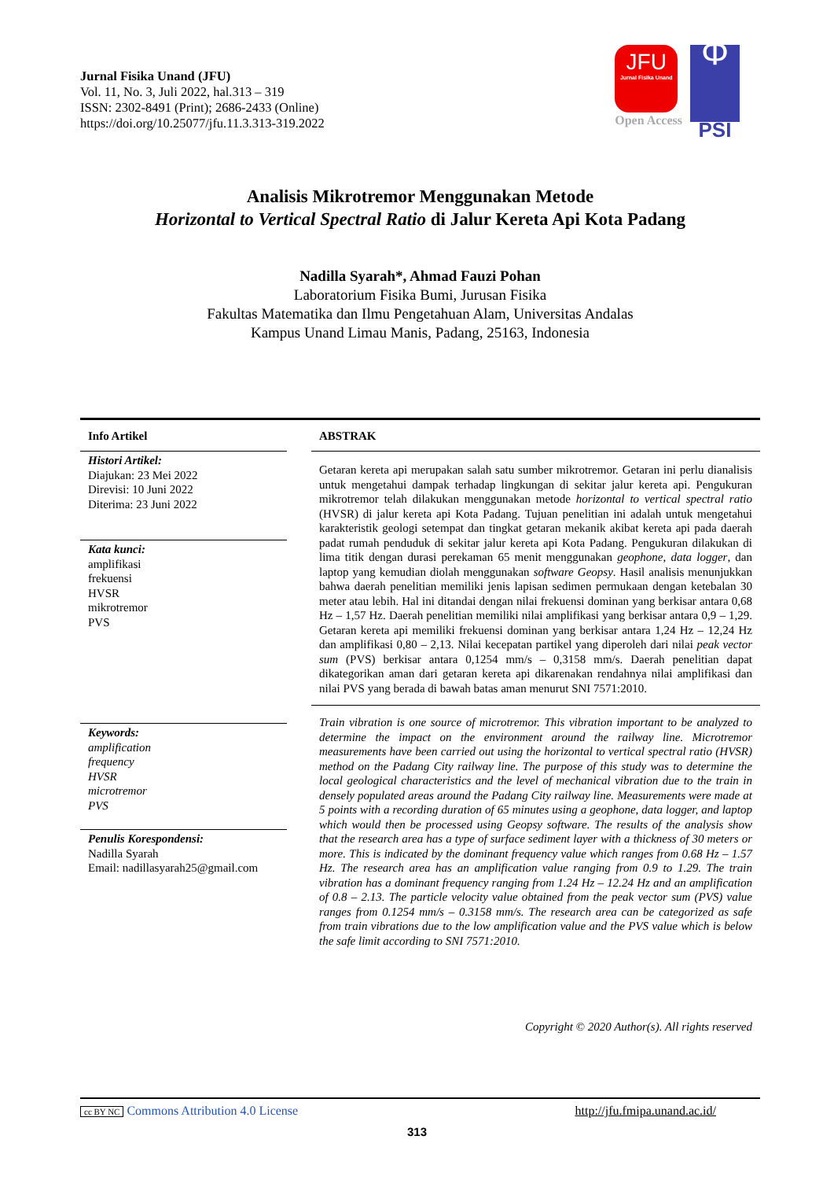Jurnal Fisika Unand (JFU)
Vol. 11, No. 3, Juli 2022, hal.313 – 319
ISSN: 2302-8491 (Print); 2686-2433 (Online)
https://doi.org/10.25077/jfu.11.3.313-319.2022
JFU
Jurnal Fisika Unand
Open Access
Φ
PSI
Analisis Mikrotremor Menggunakan Metode
Horizontal to Vertical Spectral Ratio di Jalur Kereta Api Kota Padang
Nadilla Syarah*, Ahmad Fauzi Pohan
Laboratorium Fisika Bumi, Jurusan Fisika
Fakultas Matematika dan Ilmu Pengetahuan Alam, Universitas Andalas
Kampus Unand Limau Manis, Padang, 25163, Indonesia
Info Artikel
Histori Artikel:
Diajukan: 23 Mei 2022
Direvisi: 10 Juni 2022
Diterima: 23 Juni 2022
Kata kunci:
amplifikasi
frekuensi
HVSR
mikrotremor
PVS
Keywords:
amplification
frequency
HVSR
microtremor
PVS
Penulis Korespondensi:
Nadilla Syarah
Email: nadillasyarah25@gmail.com
ABSTRAK
Getaran kereta api merupakan salah satu sumber mikrotremor. Getaran ini perlu dianalisis untuk mengetahui dampak terhadap lingkungan di sekitar jalur kereta api. Pengukuran mikrotremor telah dilakukan menggunakan metode horizontal to vertical spectral ratio (HVSR) di jalur kereta api Kota Padang. Tujuan penelitian ini adalah untuk mengetahui karakteristik geologi setempat dan tingkat getaran mekanik akibat kereta api pada daerah padat rumah penduduk di sekitar jalur kereta api Kota Padang. Pengukuran dilakukan di lima titik dengan durasi perekaman 65 menit menggunakan geophone, data logger, dan laptop yang kemudian diolah menggunakan software Geopsy. Hasil analisis menunjukkan bahwa daerah penelitian memiliki jenis lapisan sedimen permukaan dengan ketebalan 30 meter atau lebih. Hal ini ditandai dengan nilai frekuensi dominan yang berkisar antara 0,68 Hz – 1,57 Hz. Daerah penelitian memiliki nilai amplifikasi yang berkisar antara 0,9 – 1,29. Getaran kereta api memiliki frekuensi dominan yang berkisar antara 1,24 Hz – 12,24 Hz dan amplifikasi 0,80 – 2,13. Nilai kecepatan partikel yang diperoleh dari nilai peak vector sum (PVS) berkisar antara 0,1254 mm/s – 0,3158 mm/s. Daerah penelitian dapat dikategorikan aman dari getaran kereta api dikarenakan rendahnya nilai amplifikasi dan nilai PVS yang berada di bawah batas aman menurut SNI 7571:2010.
Train vibration is one source of microtremor. This vibration important to be analyzed to determine the impact on the environment around the railway line. Microtremor measurements have been carried out using the horizontal to vertical spectral ratio (HVSR) method on the Padang City railway line. The purpose of this study was to determine the local geological characteristics and the level of mechanical vibration due to the train in densely populated areas around the Padang City railway line. Measurements were made at 5 points with a recording duration of 65 minutes using a geophone, data logger, and laptop which would then be processed using Geopsy software. The results of the analysis show that the research area has a type of surface sediment layer with a thickness of 30 meters or more. This is indicated by the dominant frequency value which ranges from 0.68 Hz – 1.57 Hz. The research area has an amplification value ranging from 0.9 to 1.29. The train vibration has a dominant frequency ranging from 1.24 Hz – 12.24 Hz and an amplification of 0.8 – 2.13. The particle velocity value obtained from the peak vector sum (PVS) value ranges from 0.1254 mm/s – 0.3158 mm/s. The research area can be categorized as safe from train vibrations due to the low amplification value and the PVS value which is below the safe limit according to SNI 7571:2010.
Copyright © 2020 Author(s). All rights reserved
cc BY NC Commons Attribution 4.0 License
http://jfu.fmipa.unand.ac.id/
313